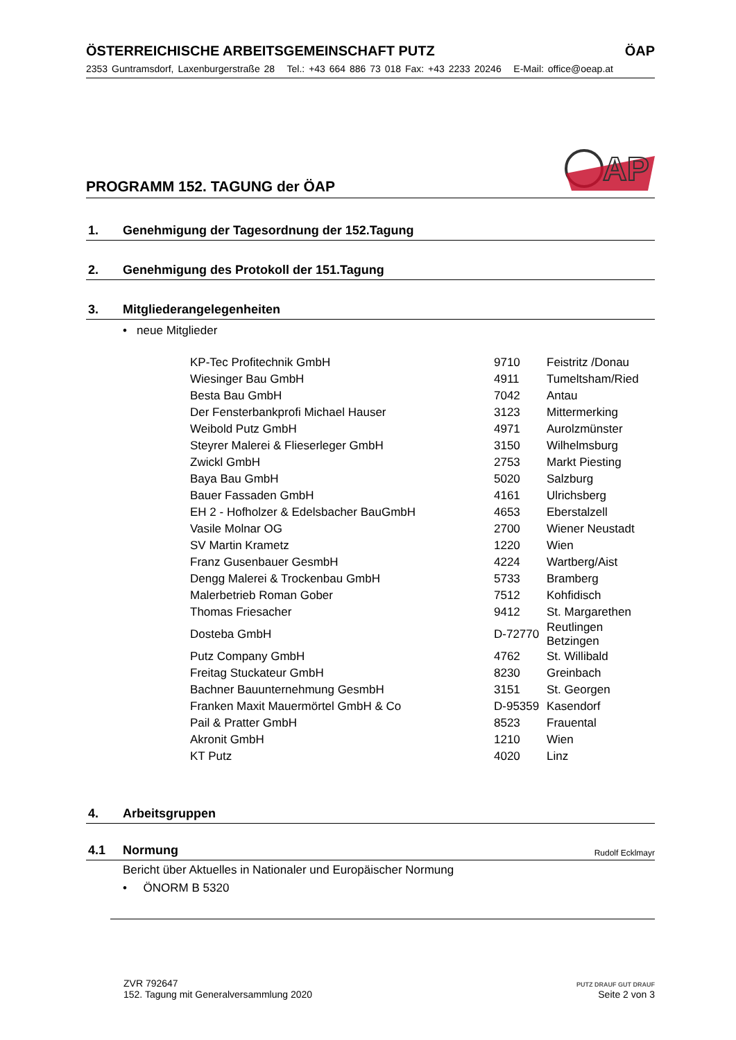ÖSTERREICHISCHE ARBEITSGEMEINSCHAFT PUTZ ÖAP
2353 Guntramsdorf, Laxenburgerstraße 28 Tel.: +43 664 886 73 018 Fax: +43 2233 20246 E-Mail: office@oeap.at
PROGRAMM 152. TAGUNG der ÖAP
AP
1. Genehmigung der Tagesordnung der 152.Tagung
2. Genehmigung des Protokoll der 151.Tagung
3. Mitgliederangelegenheiten
• neue Mitglieder
| KP-Tec Profitechnik GmbH | 9710 | Feistritz /Donau |
| Wiesinger Bau GmbH | 4911 | Tumeltsham/Ried |
| Besta Bau GmbH | 7042 | Antau |
| Der Fensterbankprofi Michael Hauser | 3123 | Mittermerking |
| Weibold Putz GmbH | 4971 | Aurolzmünster |
| Steyrer Malerei & Flieserleger GmbH | 3150 | Wilhelmsburg |
| Zwickl GmbH | 2753 | Markt Piesting |
| Baya Bau GmbH | 5020 | Salzburg |
| Bauer Fassaden GmbH | 4161 | Ulrichsberg |
| EH 2 - Hofholzer & Edelsbacher BauGmbH | 4653 | Eberstalzell |
| Vasile Molnar OG | 2700 | Wiener Neustadt |
| SV Martin Krametz | 1220 | Wien |
| Franz Gusenbauer GesmbH | 4224 | Wartberg/Aist |
| Dengg Malerei & Trockenbau GmbH | 5733 | Bramberg |
| Malerbetrieb Roman Gober | 7512 | Kohfidisch |
| Thomas Friesacher | 9412 | St. Margarethen |
| Dosteba GmbH | D-72770 | Reutlingen Betzingen |
| Putz Company GmbH | 4762 | St. Willibald |
| Freitag Stuckateur GmbH | 8230 | Greinbach |
| Bachner Bauunternehmung GesmbH | 3151 | St. Georgen |
| Franken Maxit Mauermörtel GmbH & Co | D-95359 | Kasendorf |
| Pail & Pratter GmbH | 8523 | Frauental |
| Akronit GmbH | 1210 | Wien |
| KT Putz | 4020 | Linz |
4. Arbeitsgruppen
4.1 Normung Rudolf Ecklmayr
Bericht über Aktuelles in Nationaler und Europäischer Normung
• ÖNORM B 5320
ZVR 792647
152. Tagung mit Generalversammlung 2020
PUTZ DRAUF GUT DRAUF
Seite 2 von 3